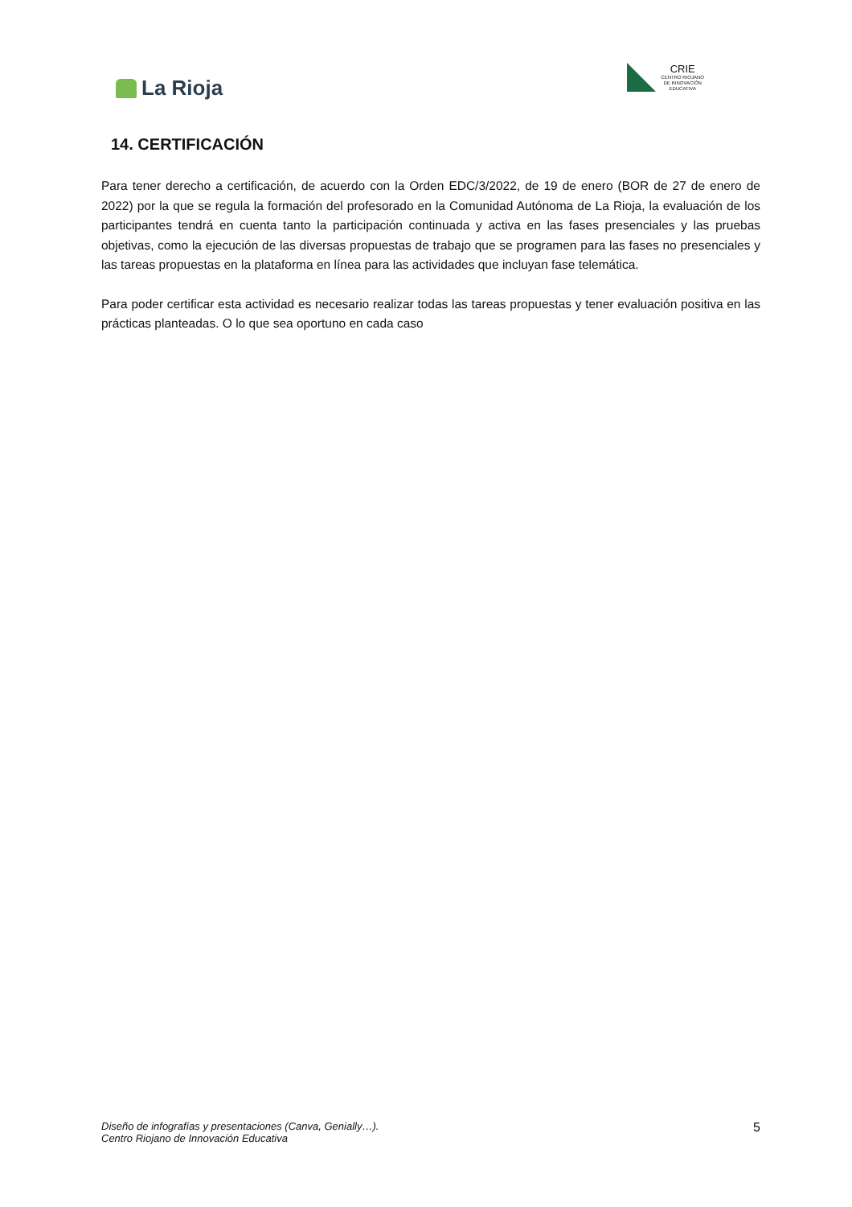La Rioja
CRIE
CENTRO RIOJANO
DE INNOVACIÓN
EDUCATIVA
14. CERTIFICACIÓN
Para tener derecho a certificación, de acuerdo con la Orden EDC/3/2022, de 19 de enero (BOR de 27 de enero de 2022) por la que se regula la formación del profesorado en la Comunidad Autónoma de La Rioja, la evaluación de los participantes tendrá en cuenta tanto la participación continuada y activa en las fases presenciales y las pruebas objetivas, como la ejecución de las diversas propuestas de trabajo que se programen para las fases no presenciales y las tareas propuestas en la plataforma en línea para las actividades que incluyan fase telemática.
Para poder certificar esta actividad es necesario realizar todas las tareas propuestas y tener evaluación positiva en las prácticas planteadas. O lo que sea oportuno en cada caso
Diseño de infografías y presentaciones (Canva, Genially…).
Centro Riojano de Innovación Educativa
5